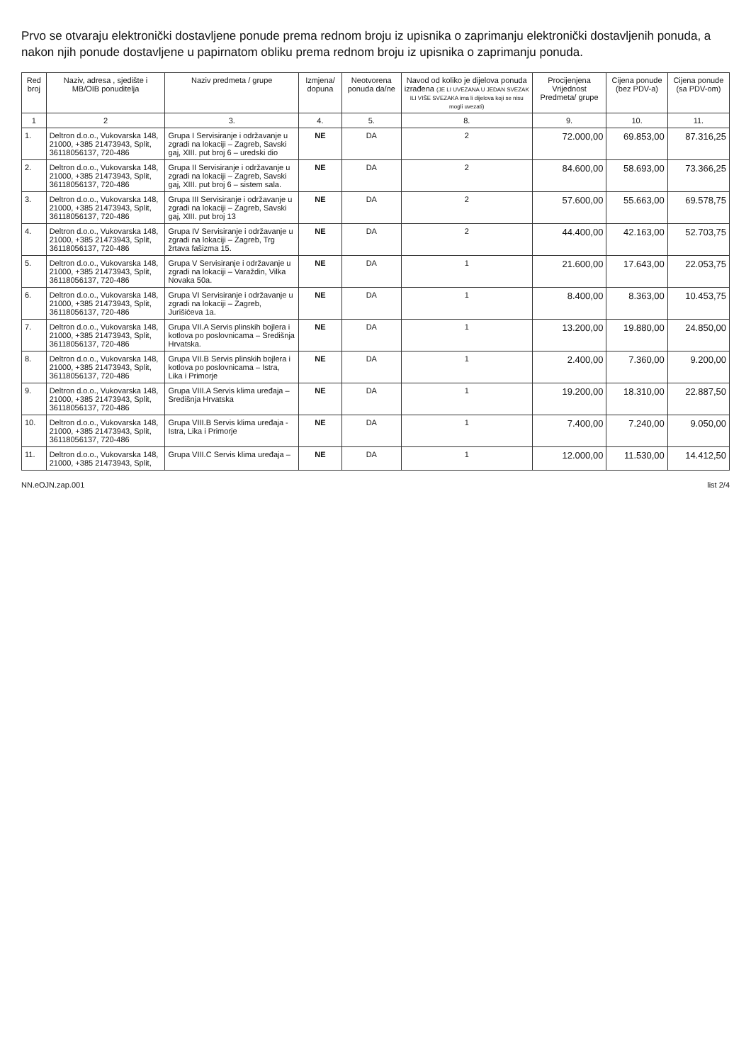Prvo se otvaraju elektronički dostavljene ponude prema rednom broju iz upisnika o zaprimanju elektronički dostavljenih ponuda, a nakon njih ponude dostavljene u papirnatom obliku prema rednom broju iz upisnika o zaprimanju ponuda.
| Red broj | Naziv, adresa , sjedište i MB/OIB ponuditelja | Naziv predmeta / grupe | Izmjena/ dopuna | Neotvorena ponuda da/ne | Navod od koliko je dijelova ponuda izrađena (JE LI UVEZANA U JEDAN SVEZAK ILI VIŠE SVEZAKA ima li dijelova koji se nisu mogli uvezati) | Procijenjena Vrijednost Predmeta/ grupe | Cijena ponude (bez PDV-a) | Cijena ponude (sa PDV-om) |
| --- | --- | --- | --- | --- | --- | --- | --- | --- |
| 1 | 2 | 3. | 4. | 5. | 8. | 9. | 10. | 11. |
| 1. | Deltron d.o.o., Vukovarska 148, 21000, +385 21473943, Split, 3611805613​7, 720-486 | Grupa I Servisiranje i održavanje u zgradi na lokaciji – Zagreb, Savski gaj, XIII. put broj 6 – uredski dio | NE | DA | 2 | 72.000,00 | 69.853,00 | 87.316,25 |
| 2. | Deltron d.o.o., Vukovarska 148, 21000, +385 21473943, Split, 36118056137, 720-486 | Grupa II Servisiranje i održavanje u zgradi na lokaciji – Zagreb, Savski gaj, XIII. put broj 6 – sistem sala. | NE | DA | 2 | 84.600,00 | 58.693,00 | 73.366,25 |
| 3. | Deltron d.o.o., Vukovarska 148, 21000, +385 21473943, Split, 36118056137, 720-486 | Grupa III Servisiranje i održavanje u zgradi na lokaciji – Zagreb, Savski gaj, XIII. put broj 13 | NE | DA | 2 | 57.600,00 | 55.663,00 | 69.578,75 |
| 4. | Deltron d.o.o., Vukovarska 148, 21000, +385 21473943, Split, 36118056137, 720-486 | Grupa IV Servisiranje i održavanje u zgradi na lokaciji – Zagreb, Trg žrtava fašizma 15. | NE | DA | 2 | 44.400,00 | 42.163,00 | 52.703,75 |
| 5. | Deltron d.o.o., Vukovarska 148, 21000, +385 21473943, Split, 36118056137, 720-486 | Grupa V Servisiranje i održavanje u zgradi na lokaciji – Varaždin, Vilka Novaka 50a. | NE | DA | 1 | 21.600,00 | 17.643,00 | 22.053,75 |
| 6. | Deltron d.o.o., Vukovarska 148, 21000, +385 21473943, Split, 36118056137, 720-486 | Grupa VI Servisiranje i održavanje u zgradi na lokaciji – Zagreb, Jurišićeva 1a. | NE | DA | 1 | 8.400,00 | 8.363,00 | 10.453,75 |
| 7. | Deltron d.o.o., Vukovarska 148, 21000, +385 21473943, Split, 36118056137, 720-486 | Grupa VII.A Servis plinskih bojlera i kotlova po poslovnicama – Središnja Hrvatska. | NE | DA | 1 | 13.200,00 | 19.880,00 | 24.850,00 |
| 8. | Deltron d.o.o., Vukovarska 148, 21000, +385 21473943, Split, 36118056137, 720-486 | Grupa VII.B Servis plinskih bojlera i kotlova po poslovnicama – Istra, Lika i Primorje | NE | DA | 1 | 2.400,00 | 7.360,00 | 9.200,00 |
| 9. | Deltron d.o.o., Vukovarska 148, 21000, +385 21473943, Split, 36118056137, 720-486 | Grupa VIII.A Servis klima uređaja – Središnja Hrvatska | NE | DA | 1 | 19.200,00 | 18.310,00 | 22.887,50 |
| 10. | Deltron d.o.o., Vukovarska 148, 21000, +385 21473943, Split, 36118056137, 720-486 | Grupa VIII.B Servis klima uređaja - Istra, Lika i Primorje | NE | DA | 1 | 7.400,00 | 7.240,00 | 9.050,00 |
| 11. | Deltron d.o.o., Vukovarska 148, 21000, +385 21473943, Split, | Grupa VIII.C Servis klima uređaja – | NE | DA | 1 | 12.000,00 | 11.530,00 | 14.412,50 |
NN.eOJN.zap.001 list 2/4